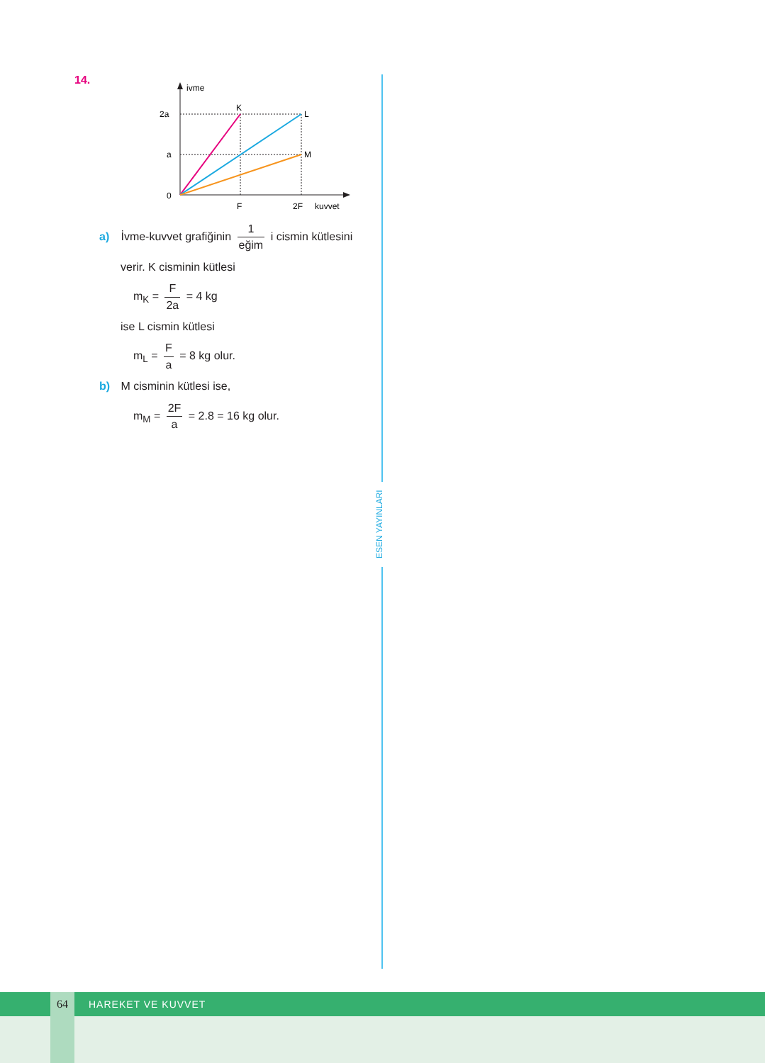ESEN YAYINLARI
14.
ivme
2a
a
0
F
2F
kuvvet
K
L
M
a) İvme-kuvvet grafiğinin 1 eğim i cismin kütlesini
verir. K cisminin kütlesi
m<sub>K</sub> = F 2a = 4 kg
ise L cismin kütlesi
m<sub>L</sub> = F a = 8 kg olur.
b) M cisminin kütlesi ise,
m<sub>M</sub> = 2F a = 2.8 = 16 kg olur.
64 HAREKET VE KUVVET